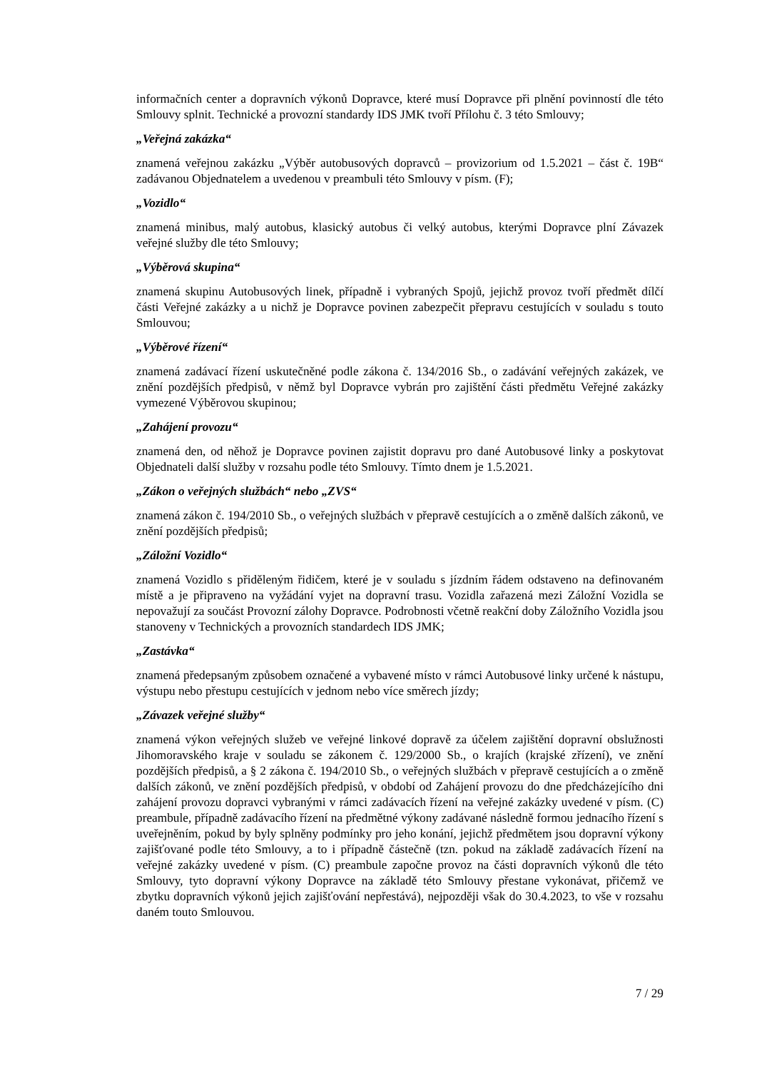informačních center a dopravních výkonů Dopravce, které musí Dopravce při plnění povinností dle této Smlouvy splnit. Technické a provozní standardy IDS JMK tvoří Přílohu č. 3 této Smlouvy;
„Veřejná zakázka“
znamená veřejnou zakázku „Výběr autobusových dopravců – provizorium od 1.5.2021 – část č. 19B“ zadávanou Objednatelem a uvedenou v preambuli této Smlouvy v písm. (F);
„Vozidlo“
znamená minibus, malý autobus, klasický autobus či velký autobus, kterými Dopravce plní Závazek veřejné služby dle této Smlouvy;
„Výběrová skupina“
znamená skupinu Autobusových linek, případně i vybraných Spojů, jejichž provoz tvoří předmět dílčí části Veřejné zakázky a u nichž je Dopravce povinen zabezpečit přepravu cestujících v souladu s touto Smlouvou;
„Výběrové řízení“
znamená zadávací řízení uskutečněné podle zákona č. 134/2016 Sb., o zadávání veřejných zakázek, ve znění pozdějších předpisů, v němž byl Dopravce vybrán pro zajištění části předmětu Veřejné zakázky vymezené Výběrovou skupinou;
„Zahájení provozu“
znamená den, od něhož je Dopravce povinen zajistit dopravu pro dané Autobusové linky a poskytovat Objednateli další služby v rozsahu podle této Smlouvy. Tímto dnem je 1.5.2021.
„Zákon o veřejných službách“ nebo „ZVS“
znamená zákon č. 194/2010 Sb., o veřejných službách v přepravě cestujících a o změně dalších zákonů, ve znění pozdějších předpisů;
„Záložní Vozidlo“
znamená Vozidlo s přiděleným řidičem, které je v souladu s jízdním řádem odstaveno na definovaném místě a je připraveno na vyžádání vyjet na dopravní trasu. Vozidla zařazená mezi Záložní Vozidla se nepovažují za součást Provozní zálohy Dopravce. Podrobnosti včetně reakční doby Záložního Vozidla jsou stanoveny v Technických a provozních standardech IDS JMK;
„Zastávka“
znamená předepsaným způsobem označené a vybavené místo v rámci Autobusové linky určené k nástupu, výstupu nebo přestupu cestujících v jednom nebo více směrech jízdy;
„Závazek veřejné služby“
znamená výkon veřejných služeb ve veřejné linkové dopravě za účelem zajištění dopravní obslužnosti Jihomoravského kraje v souladu se zákonem č. 129/2000 Sb., o krajích (krajské zřízení), ve znění pozdějších předpisů, a § 2 zákona č. 194/2010 Sb., o veřejných službách v přepravě cestujících a o změně dalších zákonů, ve znění pozdějších předpisů, v období od Zahájení provozu do dne předcházejícího dni zahájení provozu dopravci vybranými v rámci zadávacích řízení na veřejné zakázky uvedené v písm. (C) preambule, případně zadávacího řízení na předmětné výkony zadávané následně formou jednacího řízení s uveřejněním, pokud by byly splněny podmínky pro jeho konání, jejichž předmětem jsou dopravní výkony zajišťované podle této Smlouvy, a to i případně částečně (tzn. pokud na základě zadávacích řízení na veřejné zakázky uvedené v písm. (C) preambule započne provoz na části dopravních výkonů dle této Smlouvy, tyto dopravní výkony Dopravce na základě této Smlouvy přestane vykonávat, přičemž ve zbytku dopravních výkonů jejich zajišťování nepřestává), nejpozději však do 30.4.2023, to vše v rozsahu daném touto Smlouvou.
7 / 29